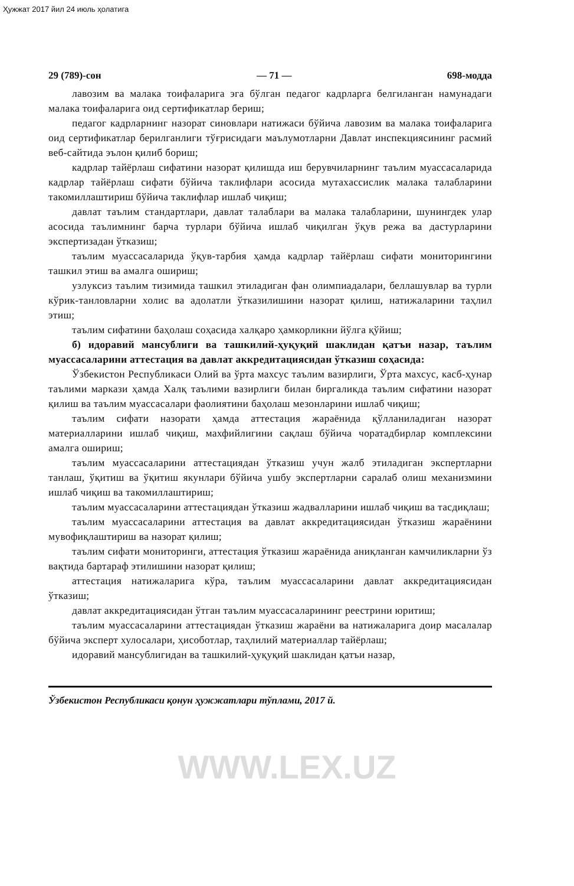Ҳужжат 2017 йил 24 июль ҳолатига
29 (789)-сон — 71 — 698-модда
лавозим ва малака тоифаларига эга бўлган педагог кадрларга белгиланган намунадаги малака тоифаларига оид сертификатлар бериш;
педагог кадрларнинг назорат синовлари натижаси бўйича лавозим ва малака тоифаларига оид сертификатлар берилганлиги тўғрисидаги маълумотларни Давлат инспекциясининг расмий веб-сайтида эълон қилиб бориш;
кадрлар тайёрлаш сифатини назорат қилишда иш берувчиларнинг таълим муассасаларида кадрлар тайёрлаш сифати бўйича таклифлари асосида мутахассислик малака талабларини такомиллаштириш бўйича таклифлар ишлаб чиқиш;
давлат таълим стандартлари, давлат талаблари ва малака талабларини, шунингдек улар асосида таълимнинг барча турлари бўйича ишлаб чиқилган ўқув режа ва дастурларини экспертизадан ўтказиш;
таълим муассасаларида ўқув-тарбия ҳамда кадрлар тайёрлаш сифати мониторингини ташкил этиш ва амалга ошириш;
узлуксиз таълим тизимида ташкил этиладиган фан олимпиадалари, беллашувлар ва турли кўрик-танловларни холис ва адолатли ўтказилишини назорат қилиш, натижаларини таҳлил этиш;
таълим сифатини баҳолаш соҳасида халқаро ҳамкорликни йўлга қўйиш;
б) идоравий мансублиги ва ташкилий-ҳуқуқий шаклидан қатъи назар, таълим муассасаларини аттестация ва давлат аккредитациясидан ўтказиш соҳасида:
Ўзбекистон Республикаси Олий ва ўрта махсус таълим вазирлиги, Ўрта махсус, касб-ҳунар таълими маркази ҳамда Халқ таълими вазирлиги билан биргаликда таълим сифатини назорат қилиш ва таълим муассасалари фаолиятини баҳолаш мезонларини ишлаб чиқиш;
таълим сифати назорати ҳамда аттестация жараёнида қўлланиладиган назорат материалларини ишлаб чиқиш, махфийлигини сақлаш бўйича чоратадбирлар комплексини амалга ошириш;
таълим муассасаларини аттестациядан ўтказиш учун жалб этиладиган экспертларни танлаш, ўқитиш ва ўқитиш якунлари бўйича ушбу экспертларни саралаб олиш механизмини ишлаб чиқиш ва такомиллаштириш;
таълим муассасаларини аттестациядан ўтказиш жадвалларини ишлаб чиқиш ва тасдиқлаш;
таълим муассасаларини аттестация ва давлат аккредитациясидан ўтказиш жараёнини мувофиқлаштириш ва назорат қилиш;
таълим сифати мониторинги, аттестация ўтказиш жараёнида аниқланган камчиликларни ўз вақтида бартараф этилишини назорат қилиш;
аттестация натижаларига кўра, таълим муассасаларини давлат аккредитациясидан ўтказиш;
давлат аккредитациясидан ўтган таълим муассасаларининг реестрини юритиш;
таълим муассасаларини аттестациядан ўтказиш жараёни ва натижаларига доир масалалар бўйича эксперт хулосалари, ҳисоботлар, таҳлилий материаллар тайёрлаш;
идоравий мансублигидан ва ташкилий-ҳуқуқий шаклидан қатъи назар,
Ўзбекистон Республикаси қонун ҳужжатлари тўплами, 2017 й.
WWW.LEX.UZ